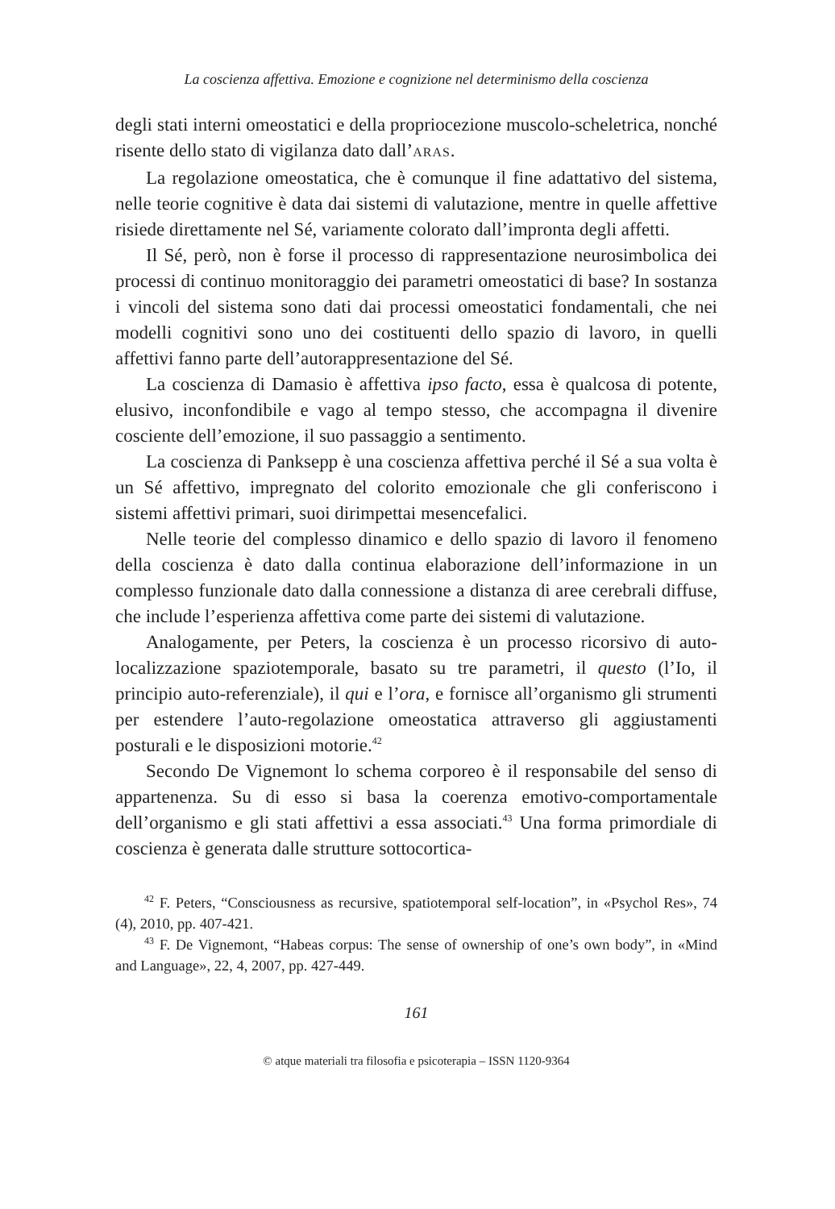La coscienza affettiva. Emozione e cognizione nel determinismo della coscienza
degli stati interni omeostatici e della propriocezione muscolo-scheletrica, nonché risente dello stato di vigilanza dato dall’ARAS.
La regolazione omeostatica, che è comunque il fine adattativo del sistema, nelle teorie cognitive è data dai sistemi di valutazione, mentre in quelle affettive risiede direttamente nel Sé, variamente colorato dall’impronta degli affetti.
Il Sé, però, non è forse il processo di rappresentazione neurosimbolica dei processi di continuo monitoraggio dei parametri omeostatici di base? In sostanza i vincoli del sistema sono dati dai processi omeostatici fondamentali, che nei modelli cognitivi sono uno dei costituenti dello spazio di lavoro, in quelli affettivi fanno parte dell’autorappresentazione del Sé.
La coscienza di Damasio è affettiva ipso facto, essa è qualcosa di potente, elusivo, inconfondibile e vago al tempo stesso, che accompagna il divenire cosciente dell’emozione, il suo passaggio a sentimento.
La coscienza di Panksepp è una coscienza affettiva perché il Sé a sua volta è un Sé affettivo, impregnato del colorito emozionale che gli conferiscono i sistemi affettivi primari, suoi dirimpettai mesencefalici.
Nelle teorie del complesso dinamico e dello spazio di lavoro il fenomeno della coscienza è dato dalla continua elaborazione dell’informazione in un complesso funzionale dato dalla connessione a distanza di aree cerebrali diffuse, che include l’esperienza affettiva come parte dei sistemi di valutazione.
Analogamente, per Peters, la coscienza è un processo ricorsivo di auto-localizzazione spaziotemporale, basato su tre parametri, il questo (l’Io, il principio auto-referenziale), il qui e l’ora, e fornisce all’organismo gli strumenti per estendere l’auto-regolazione omeostatica attraverso gli aggiustamenti posturali e le disposizioni motorie.<sup>42</sup>
Secondo De Vignemont lo schema corporeo è il responsabile del senso di appartenenza. Su di esso si basa la coerenza emotivo-comportamentale dell’organismo e gli stati affettivi a essa associati.<sup>43</sup> Una forma primordiale di coscienza è generata dalle strutture sottocortica-
<sup>42</sup> F. Peters, “Consciousness as recursive, spatiotemporal self-location”, in «Psychol Res», 74 (4), 2010, pp. 407-421.
<sup>43</sup> F. De Vignemont, “Habeas corpus: The sense of ownership of one’s own body”, in «Mind and Language», 22, 4, 2007, pp. 427-449.
161
© atque materiali tra filosofia e psicoterapia – ISSN 1120-9364